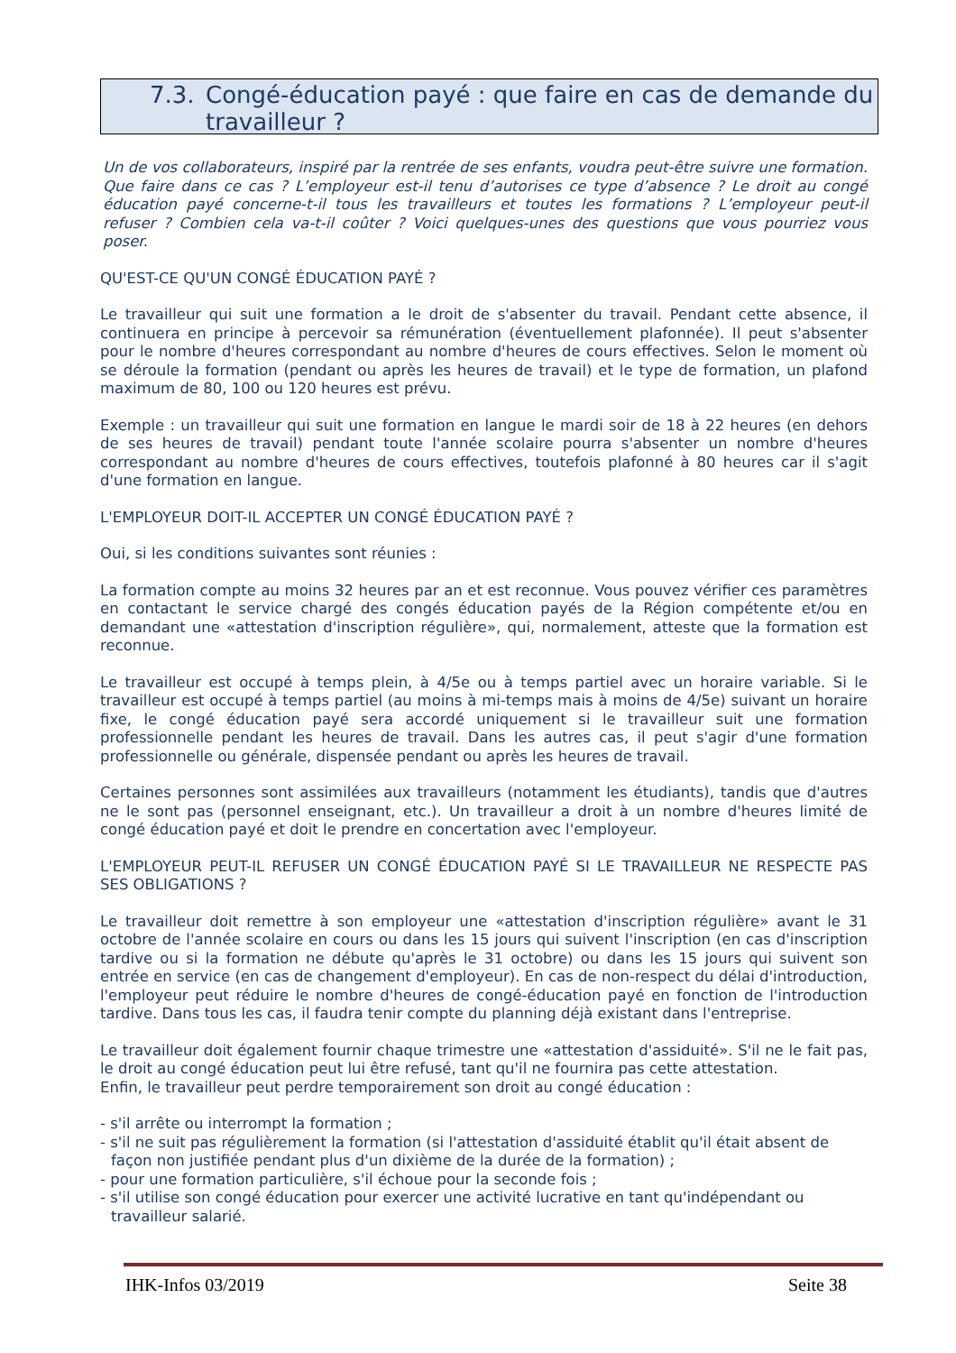7.3. Congé-éducation payé : que faire en cas de demande du travailleur ?
Un de vos collaborateurs, inspiré par la rentrée de ses enfants, voudra peut-être suivre une formation. Que faire dans ce cas ? L’employeur est-il tenu d’autorises ce type d’absence ? Le droit au congé éducation payé concerne-t-il tous les travailleurs et toutes les formations ? L’employeur peut-il refuser ? Combien cela va-t-il coûter ? Voici quelques-unes des questions que vous pourriez vous poser.
QU'EST-CE QU'UN CONGÉ ÉDUCATION PAYÉ ?
Le travailleur qui suit une formation a le droit de s'absenter du travail. Pendant cette absence, il continuera en principe à percevoir sa rémunération (éventuellement plafonnée). Il peut s'absenter pour le nombre d'heures correspondant au nombre d'heures de cours effectives. Selon le moment où se déroule la formation (pendant ou après les heures de travail) et le type de formation, un plafond maximum de 80, 100 ou 120 heures est prévu.
Exemple : un travailleur qui suit une formation en langue le mardi soir de 18 à 22 heures (en dehors de ses heures de travail) pendant toute l'année scolaire pourra s'absenter un nombre d'heures correspondant au nombre d'heures de cours effectives, toutefois plafonné à 80 heures car il s'agit d'une formation en langue.
L'EMPLOYEUR DOIT-IL ACCEPTER UN CONGÉ ÉDUCATION PAYÉ ?
Oui, si les conditions suivantes sont réunies :
La formation compte au moins 32 heures par an et est reconnue. Vous pouvez vérifier ces paramètres en contactant le service chargé des congés éducation payés de la Région compétente et/ou en demandant une «attestation d'inscription régulière», qui, normalement, atteste que la formation est reconnue.
Le travailleur est occupé à temps plein, à 4/5e ou à temps partiel avec un horaire variable. Si le travailleur est occupé à temps partiel (au moins à mi-temps mais à moins de 4/5e) suivant un horaire fixe, le congé éducation payé sera accordé uniquement si le travailleur suit une formation professionnelle pendant les heures de travail. Dans les autres cas, il peut s'agir d'une formation professionnelle ou générale, dispensée pendant ou après les heures de travail.
Certaines personnes sont assimilées aux travailleurs (notamment les étudiants), tandis que d'autres ne le sont pas (personnel enseignant, etc.). Un travailleur a droit à un nombre d'heures limité de congé éducation payé et doit le prendre en concertation avec l'employeur.
L'EMPLOYEUR PEUT-IL REFUSER UN CONGÉ ÉDUCATION PAYÉ SI LE TRAVAILLEUR NE RESPECTE PAS SES OBLIGATIONS ?
Le travailleur doit remettre à son employeur une «attestation d'inscription régulière» avant le 31 octobre de l'année scolaire en cours ou dans les 15 jours qui suivent l'inscription (en cas d'inscription tardive ou si la formation ne débute qu'après le 31 octobre) ou dans les 15 jours qui suivent son entrée en service (en cas de changement d'employeur). En cas de non-respect du délai d'introduction, l'employeur peut réduire le nombre d'heures de congé-éducation payé en fonction de l'introduction tardive. Dans tous les cas, il faudra tenir compte du planning déjà existant dans l'entreprise.
Le travailleur doit également fournir chaque trimestre une «attestation d'assiduité». S'il ne le fait pas, le droit au congé éducation peut lui être refusé, tant qu'il ne fournira pas cette attestation.
Enfin, le travailleur peut perdre temporairement son droit au congé éducation :
- s'il arrête ou interrompt la formation ;
- s'il ne suit pas régulièrement la formation (si l'attestation d'assiduité établit qu'il était absent de façon non justifiée pendant plus d'un dixième de la durée de la formation) ;
- pour une formation particulière, s'il échoue pour la seconde fois ;
- s'il utilise son congé éducation pour exercer une activité lucrative en tant qu'indépendant ou travailleur salarié.
IHK-Infos 03/2019 Seite 38